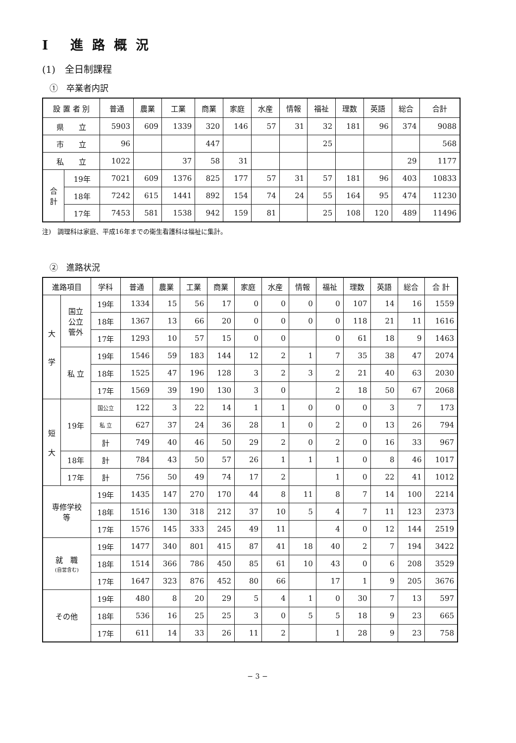I 進路概況
(1)　全日制課程
①　卒業者内訳
| 設 置 者 別 | | 普通 | 農業 | 工業 | 商業 | 家庭 | 水産 | 情報 | 福祉 | 理数 | 英語 | 総合 | 合計 |
| --- | --- | --- | --- | --- | --- | --- | --- | --- | --- | --- | --- | --- | --- |
| 県 立 | | 5903 | 609 | 1339 | 320 | 146 | 57 | 31 | 32 | 181 | 96 | 374 | 9088 |
| 市 立 | | 96 | | | 447 | | | | 25 | | | | 568 |
| 私 立 | | 1022 | | 37 | 58 | 31 | | | | | | 29 | 1177 |
| 合 計 | 19年 | 7021 | 609 | 1376 | 825 | 177 | 57 | 31 | 57 | 181 | 96 | 403 | 10833 |
| | 18年 | 7242 | 615 | 1441 | 892 | 154 | 74 | 24 | 55 | 164 | 95 | 474 | 11230 |
| | 17年 | 7453 | 581 | 1538 | 942 | 159 | 81 | | 25 | 108 | 120 | 489 | 11496 |
注)　調理科は家庭、平成16年までの衛生看護科は福祉に集計。
②　進路状況
| 進路項目 | | 学科 | 普通 | 農業 | 工業 | 商業 | 家庭 | 水産 | 情報 | 福祉 | 理数 | 英語 | 総合 | 合 計 |
| --- | --- | --- | --- | --- | --- | --- | --- | --- | --- | --- | --- | --- | --- | --- |
| 大 学 | 国立 公立 管外 | 19年 | 1334 | 15 | 56 | 17 | 0 | 0 | 0 | 0 | 107 | 14 | 16 | 1559 |
| | | 18年 | 1367 | 13 | 66 | 20 | 0 | 0 | 0 | 0 | 118 | 21 | 11 | 1616 |
| | | 17年 | 1293 | 10 | 57 | 15 | 0 | 0 | | 0 | 61 | 18 | 9 | 1463 |
| | 私 立 | 19年 | 1546 | 59 | 183 | 144 | 12 | 2 | 1 | 7 | 35 | 38 | 47 | 2074 |
| | | 18年 | 1525 | 47 | 196 | 128 | 3 | 2 | 3 | 2 | 21 | 40 | 63 | 2030 |
| | | 17年 | 1569 | 39 | 190 | 130 | 3 | 0 | | 2 | 18 | 50 | 67 | 2068 |
| 短 大 | 19年 | 国公立 | 122 | 3 | 22 | 14 | 1 | 1 | 0 | 0 | 0 | 3 | 7 | 173 |
| | | 私 立 | 627 | 37 | 24 | 36 | 28 | 1 | 0 | 2 | 0 | 13 | 26 | 794 |
| | | 計 | 749 | 40 | 46 | 50 | 29 | 2 | 0 | 2 | 0 | 16 | 33 | 967 |
| | 18年 | 計 | 784 | 43 | 50 | 57 | 26 | 1 | 1 | 1 | 0 | 8 | 46 | 1017 |
| | 17年 | 計 | 756 | 50 | 49 | 74 | 17 | 2 | | 1 | 0 | 22 | 41 | 1012 |
| 専修学校 等 | | 19年 | 1435 | 147 | 270 | 170 | 44 | 8 | 11 | 8 | 7 | 14 | 100 | 2214 |
| | | 18年 | 1516 | 130 | 318 | 212 | 37 | 10 | 5 | 4 | 7 | 11 | 123 | 2373 |
| | | 17年 | 1576 | 145 | 333 | 245 | 49 | 11 | | 4 | 0 | 12 | 144 | 2519 |
| 就 職 (自営含む) | | 19年 | 1477 | 340 | 801 | 415 | 87 | 41 | 18 | 40 | 2 | 7 | 194 | 3422 |
| | | 18年 | 1514 | 366 | 786 | 450 | 85 | 61 | 10 | 43 | 0 | 6 | 208 | 3529 |
| | | 17年 | 1647 | 323 | 876 | 452 | 80 | 66 | | 17 | 1 | 9 | 205 | 3676 |
| その他 | | 19年 | 480 | 8 | 20 | 29 | 5 | 4 | 1 | 0 | 30 | 7 | 13 | 597 |
| | | 18年 | 536 | 16 | 25 | 25 | 3 | 0 | 5 | 5 | 18 | 9 | 23 | 665 |
| | | 17年 | 611 | 14 | 33 | 26 | 11 | 2 | | 1 | 28 | 9 | 23 | 758 |
− 3 −